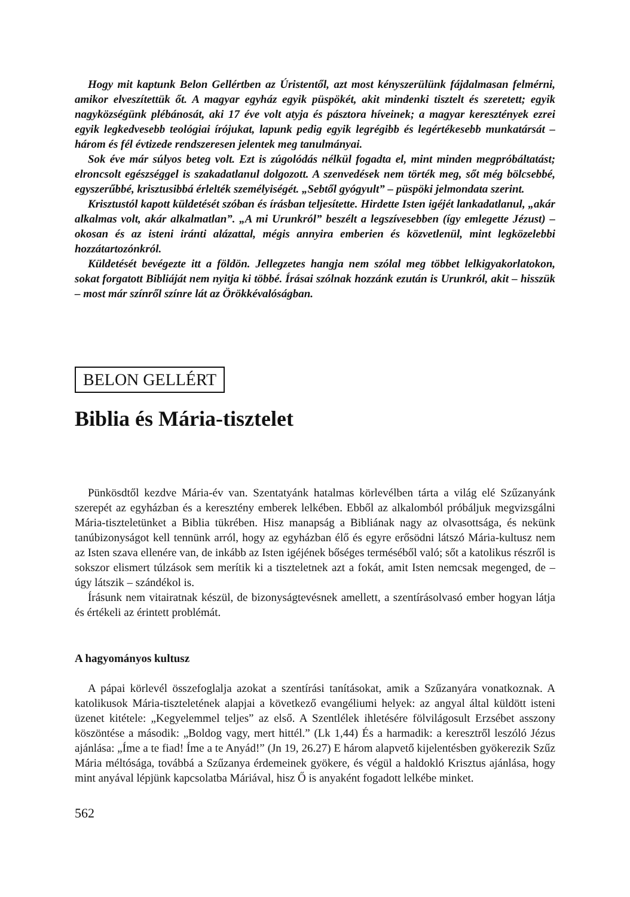Hogy mit kaptunk Belon Gellértben az Úristentől, azt most kényszerülünk fájdalmasan felmérni, amikor elveszítettük őt. A magyar egyház egyik püspökét, akit mindenki tisztelt és szeretett; egyik nagyközségünk plébánosát, aki 17 éve volt atyja és pásztora híveinek; a magyar keresztények ezrei egyik legkedvesebb teológiai írójukat, lapunk pedig egyik legrégibb és legértékesebb munkatársát – három és fél évtizede rendszeresen jelentek meg tanulmányai.
Sok éve már súlyos beteg volt. Ezt is zúgolódás nélkül fogadta el, mint minden megpróbáltatást; elroncsolt egészséggel is szakadatlanul dolgozott. A szenvedések nem törték meg, sőt még bölcsebbé, egyszerűbbé, krisztusibbá érlelték személyiségét. „Sebtől gyógyult” – püspöki jelmondata szerint.
Krisztustól kapott küldetését szóban és írásban teljesítette. Hirdette Isten igéjét lankadatlanul, „akár alkalmas volt, akár alkalmatlan”. „A mi Urunkról” beszélt a legszívesebben (így emlegette Jézust) – okosan és az isteni iránti alázattal, mégis annyira emberien és közvetlenül, mint legközelebbi hozzátartozónkról.
Küldetését bevégezte itt a földön. Jellegzetes hangja nem szólal meg többet lelkigyakorlatokon, sokat forgatott Bibliáját nem nyitja ki többé. Írásai szólnak hozzánk ezután is Urunkról, akit – hisszük – most már színről színre lát az Örökkévalóságban.
BELON GELLÉRT
Biblia és Mária-tisztelet
Pünkösdtől kezdve Mária-év van. Szentatyánk hatalmas körlevélben tárta a világ elé Szűzanyánk szerepét az egyházban és a keresztény emberek lelkében. Ebből az alkalomból próbáljuk megvizsgálni Mária-tiszteletünket a Biblia tükrében. Hisz manapság a Bibliának nagy az olvasottsága, és nekünk tanúbizonyságot kell tennünk arról, hogy az egyházban élő és egyre erősödni látszó Mária-kultusz nem az Isten szava ellenére van, de inkább az Isten igéjének bőséges terméséből való; sőt a katolikus részről is sokszor elismert túlzások sem merítik ki a tiszteletnek azt a fokát, amit Isten nemcsak megenged, de – úgy látszik – szándékol is.
Írásunk nem vitairatnak készül, de bizonyságtevésnek amellett, a szentírásolvasó ember hogyan látja és értékeli az érintett problémát.
A hagyományos kultusz
A pápai körlevél összefoglalja azokat a szentírási tanításokat, amik a Szűzanyára vonatkoznak. A katolikusok Mária-tiszteletének alapjai a következő evangéliumi helyek: az angyal által küldött isteni üzenet kitétele: „Kegyelemmel teljes” az első. A Szentlélek ihletésére fölvilágosult Erzsébet asszony köszöntése a második: „Boldog vagy, mert hittél.” (Lk 1,44) És a harmadik: a keresztről leszóló Jézus ajánlása: „Íme a te fiad! Íme a te Anyád!” (Jn 19, 26.27) E három alapvető kijelentésben gyökerezik Szűz Mária méltósága, továbbá a Szűzanya érdemeinek gyökere, és végül a haldokló Krisztus ajánlása, hogy mint anyával lépjünk kapcsolatba Máriával, hisz Ő is anyaként fogadott lelkébe minket.
562